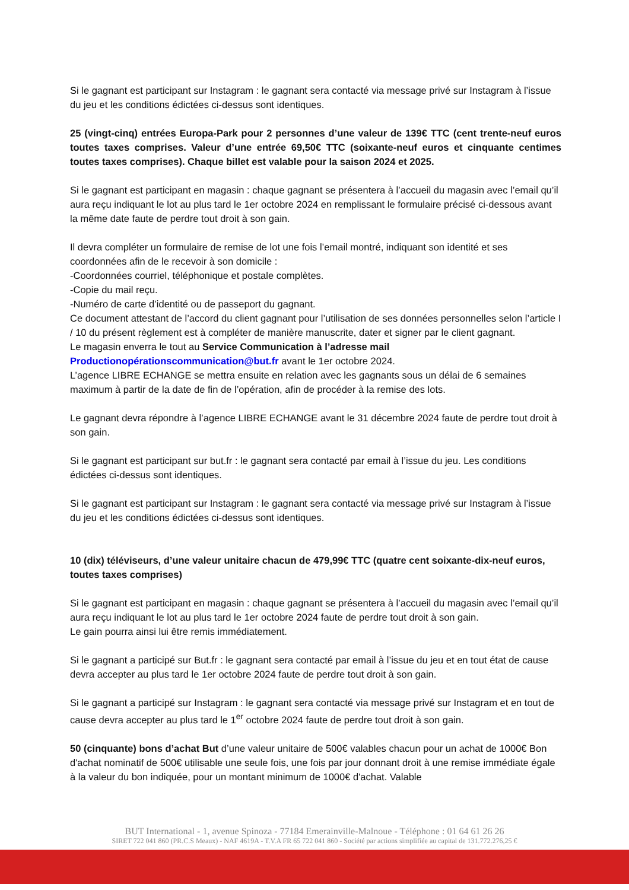Si le gagnant est participant sur Instagram : le gagnant sera contacté via message privé sur Instagram à l’issue du jeu et les conditions édictées ci-dessus sont identiques.
25 (vingt-cinq) entrées Europa-Park pour 2 personnes d’une valeur de 139€ TTC (cent trente-neuf euros toutes taxes comprises. Valeur d’une entrée 69,50€ TTC (soixante-neuf euros et cinquante centimes toutes taxes comprises). Chaque billet est valable pour la saison 2024 et 2025.
Si le gagnant est participant en magasin : chaque gagnant se présentera à l’accueil du magasin avec l’email qu’il aura reçu indiquant le lot au plus tard le 1er octobre 2024 en remplissant le formulaire précisé ci-dessous avant la même date faute de perdre tout droit à son gain.
Il devra compléter un formulaire de remise de lot une fois l’email montré, indiquant son identité et ses coordonnées afin de le recevoir à son domicile :
-Coordonnées courriel, téléphonique et postale complètes.
-Copie du mail reçu.
-Numéro de carte d’identité ou de passeport du gagnant.
Ce document attestant de l’accord du client gagnant pour l’utilisation de ses données personnelles selon l’article I / 10 du présent règlement est à compléter de manière manuscrite, dater et signer par le client gagnant.
Le magasin enverra le tout au Service Communication à l’adresse mail
Productionopérationscommunication@but.fr avant le 1er octobre 2024.
L’agence LIBRE ECHANGE se mettra ensuite en relation avec les gagnants sous un délai de 6 semaines maximum à partir de la date de fin de l’opération, afin de procéder à la remise des lots.
Le gagnant devra répondre à l’agence LIBRE ECHANGE avant le 31 décembre 2024 faute de perdre tout droit à son gain.
Si le gagnant est participant sur but.fr : le gagnant sera contacté par email à l’issue du jeu. Les conditions édictées ci-dessus sont identiques.
Si le gagnant est participant sur Instagram : le gagnant sera contacté via message privé sur Instagram à l’issue du jeu et les conditions édictées ci-dessus sont identiques.
10 (dix) téléviseurs, d’une valeur unitaire chacun de 479,99€ TTC (quatre cent soixante-dix-neuf euros, toutes taxes comprises)
Si le gagnant est participant en magasin : chaque gagnant se présentera à l’accueil du magasin avec l’email qu’il aura reçu indiquant le lot au plus tard le 1er octobre 2024 faute de perdre tout droit à son gain.
Le gain pourra ainsi lui être remis immédiatement.
Si le gagnant a participé sur But.fr : le gagnant sera contacté par email à l’issue du jeu et en tout état de cause devra accepter au plus tard le 1er octobre 2024 faute de perdre tout droit à son gain.
Si le gagnant a participé sur Instagram : le gagnant sera contacté via message privé sur Instagram et en tout de cause devra accepter au plus tard le 1<sup>er</sup> octobre 2024 faute de perdre tout droit à son gain.
50 (cinquante) bons d’achat But d’une valeur unitaire de 500€ valables chacun pour un achat de 1000€ Bon d'achat nominatif de 500€ utilisable une seule fois, une fois par jour donnant droit à une remise immédiate égale à la valeur du bon indiquée, pour un montant minimum de 1000€ d'achat. Valable
BUT International - 1, avenue Spinoza - 77184 Emerainville-Malnoue - Téléphone : 01 64 61 26 26
SIRET 722 041 860 (PR.C.S Meaux) - NAF 4619A - T.V.A FR 65 722 041 860 - Société par actions simplifiée au capital de 131.772.276,25 €